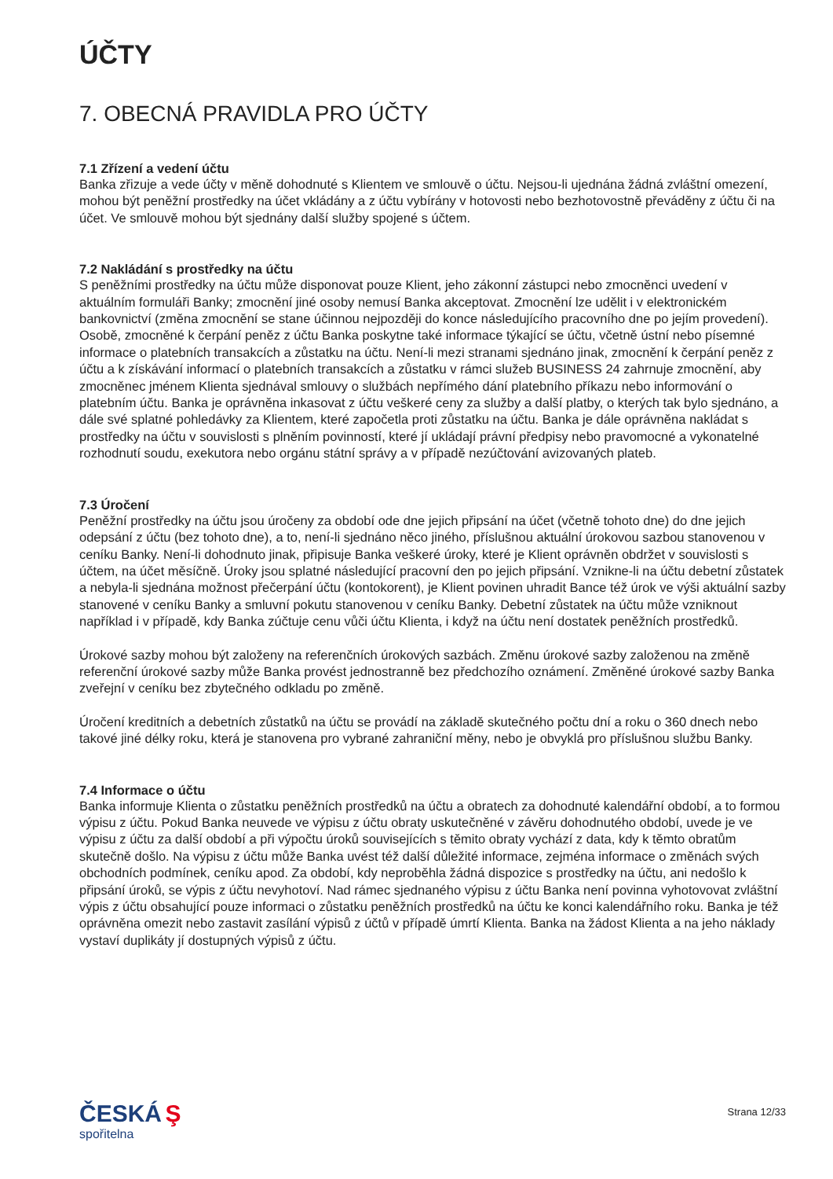ÚČTY
7. OBECNÁ PRAVIDLA PRO ÚČTY
7.1 Zřízení a vedení účtu
Banka zřizuje a vede účty v měně dohodnuté s Klientem ve smlouvě o účtu. Nejsou-li ujednána žádná zvláštní omezení, mohou být peněžní prostředky na účet vkládány a z účtu vybírány v hotovosti nebo bezhotovostně převáděny z účtu či na účet. Ve smlouvě mohou být sjednány další služby spojené s účtem.
7.2 Nakládání s prostředky na účtu
S peněžními prostředky na účtu může disponovat pouze Klient, jeho zákonní zástupci nebo zmocněnci uvedení v aktuálním formuláři Banky; zmocnění jiné osoby nemusí Banka akceptovat. Zmocnění lze udělit i v elektronickém bankovnictví (změna zmocnění se stane účinnou nejpozději do konce následujícího pracovního dne po jejím provedení). Osobě, zmocněné k čerpání peněz z účtu Banka poskytne také informace týkající se účtu, včetně ústní nebo písemné informace o platebních transakcích a zůstatku na účtu. Není-li mezi stranami sjednáno jinak, zmocnění k čerpání peněz z účtu a k získávání informací o platebních transakcích a zůstatku v rámci služeb BUSINESS 24 zahrnuje zmocnění, aby zmocněnec jménem Klienta sjednával smlouvy o službách nepřímého dání platebního příkazu nebo informování o platebním účtu. Banka je oprávněna inkasovat z účtu veškeré ceny za služby a další platby, o kterých tak bylo sjednáno, a dále své splatné pohledávky za Klientem, které započetla proti zůstatku na účtu. Banka je dále oprávněna nakládat s prostředky na účtu v souvislosti s plněním povinností, které jí ukládají právní předpisy nebo pravomocné a vykonatelné rozhodnutí soudu, exekutora nebo orgánu státní správy a v případě nezúčtování avizovaných plateb.
7.3 Úročení
Peněžní prostředky na účtu jsou úročeny za období ode dne jejich připsání na účet (včetně tohoto dne) do dne jejich odepsání z účtu (bez tohoto dne), a to, není-li sjednáno něco jiného, příslušnou aktuální úrokovou sazbou stanovenou v ceníku Banky. Není-li dohodnuto jinak, připisuje Banka veškeré úroky, které je Klient oprávněn obdržet v souvislosti s účtem, na účet měsíčně. Úroky jsou splatné následující pracovní den po jejich připsání. Vznikne-li na účtu debetní zůstatek a nebyla-li sjednána možnost přečerpání účtu (kontokorent), je Klient povinen uhradit Bance též úrok ve výši aktuální sazby stanovené v ceníku Banky a smluvní pokutu stanovenou v ceníku Banky. Debetní zůstatek na účtu může vzniknout například i v případě, kdy Banka zúčtuje cenu vůči účtu Klienta, i když na účtu není dostatek peněžních prostředků.
Úrokové sazby mohou být založeny na referenčních úrokových sazbách. Změnu úrokové sazby založenou na změně referenční úrokové sazby může Banka provést jednostranně bez předchozího oznámení. Změněné úrokové sazby Banka zveřejní v ceníku bez zbytečného odkladu po změně.
Úročení kreditních a debetních zůstatků na účtu se provádí na základě skutečného počtu dní a roku o 360 dnech nebo takové jiné délky roku, která je stanovena pro vybrané zahraniční měny, nebo je obvyklá pro příslušnou službu Banky.
7.4 Informace o účtu
Banka informuje Klienta o zůstatku peněžních prostředků na účtu a obratech za dohodnuté kalendářní období, a to formou výpisu z účtu. Pokud Banka neuvede ve výpisu z účtu obraty uskutečněné v závěru dohodnutého období, uvede je ve výpisu z účtu za další období a při výpočtu úroků souvisejících s těmito obraty vychází z data, kdy k těmto obratům skutečně došlo. Na výpisu z účtu může Banka uvést též další důležité informace, zejména informace o změnách svých obchodních podmínek, ceníku apod. Za období, kdy neproběhla žádná dispozice s prostředky na účtu, ani nedošlo k připsání úroků, se výpis z účtu nevyhotoví. Nad rámec sjednaného výpisu z účtu Banka není povinna vyhotovovat zvláštní výpis z účtu obsahující pouze informaci o zůstatku peněžních prostředků na účtu ke konci kalendářního roku. Banka je též oprávněna omezit nebo zastavit zasílání výpisů z účtů v případě úmrtí Klienta. Banka na žádost Klienta a na jeho náklady vystaví duplikáty jí dostupných výpisů z účtu.
ČESKÁ Ş
spořitelna
Strana 12/33